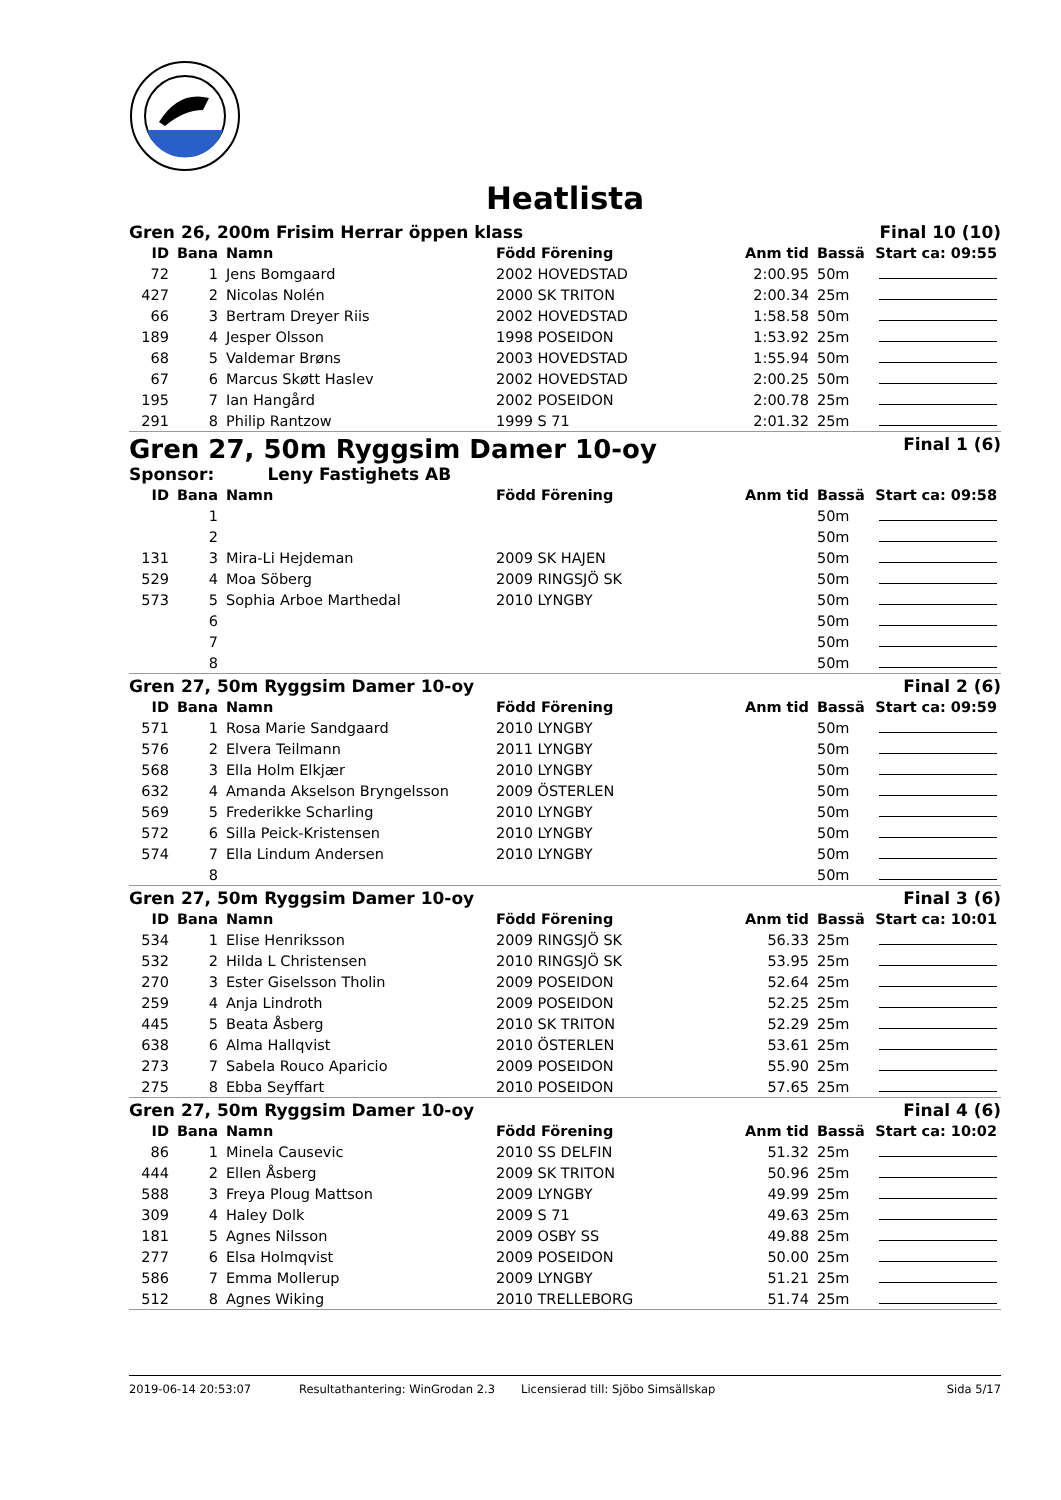Heatlista
Gren 26, 200m Frisim Herrar öppen klass Final 10 (10)
| ID | Bana | Namn | Född Förening | Anm tid | Bassä | Start ca: 09:55 |
| --- | --- | --- | --- | --- | --- | --- |
| 72 | 1 | Jens Bomgaard | 2002 HOVEDSTAD | 2:00.95 | 50m | |
| 427 | 2 | Nicolas Nolén | 2000 SK TRITON | 2:00.34 | 25m | |
| 66 | 3 | Bertram Dreyer Riis | 2002 HOVEDSTAD | 1:58.58 | 50m | |
| 189 | 4 | Jesper Olsson | 1998 POSEIDON | 1:53.92 | 25m | |
| 68 | 5 | Valdemar Brøns | 2003 HOVEDSTAD | 1:55.94 | 50m | |
| 67 | 6 | Marcus Skøtt Haslev | 2002 HOVEDSTAD | 2:00.25 | 50m | |
| 195 | 7 | Ian Hangård | 2002 POSEIDON | 2:00.78 | 25m | |
| 291 | 8 | Philip Rantzow | 1999 S 71 | 2:01.32 | 25m | |
Gren 27, 50m Ryggsim Damer 10-oy Final 1 (6)
Sponsor: Leny Fastighets AB
| ID | Bana | Namn | Född Förening | Anm tid | Bassä | Start ca: 09:58 |
| --- | --- | --- | --- | --- | --- | --- |
| | 1 | | | | 50m | |
| | 2 | | | | 50m | |
| 131 | 3 | Mira-Li Hejdeman | 2009 SK HAJEN | | 50m | |
| 529 | 4 | Moa Söberg | 2009 RINGSJÖ SK | | 50m | |
| 573 | 5 | Sophia Arboe Marthedal | 2010 LYNGBY | | 50m | |
| | 6 | | | | 50m | |
| | 7 | | | | 50m | |
| | 8 | | | | 50m | |
Gren 27, 50m Ryggsim Damer 10-oy Final 2 (6)
| ID | Bana | Namn | Född Förening | Anm tid | Bassä | Start ca: 09:59 |
| --- | --- | --- | --- | --- | --- | --- |
| 571 | 1 | Rosa Marie Sandgaard | 2010 LYNGBY | | 50m | |
| 576 | 2 | Elvera Teilmann | 2011 LYNGBY | | 50m | |
| 568 | 3 | Ella Holm Elkjær | 2010 LYNGBY | | 50m | |
| 632 | 4 | Amanda Akselson Bryngelsson | 2009 ÖSTERLEN | | 50m | |
| 569 | 5 | Frederikke Scharling | 2010 LYNGBY | | 50m | |
| 572 | 6 | Silla Peick-Kristensen | 2010 LYNGBY | | 50m | |
| 574 | 7 | Ella Lindum Andersen | 2010 LYNGBY | | 50m | |
| | 8 | | | | 50m | |
Gren 27, 50m Ryggsim Damer 10-oy Final 3 (6)
| ID | Bana | Namn | Född Förening | Anm tid | Bassä | Start ca: 10:01 |
| --- | --- | --- | --- | --- | --- | --- |
| 534 | 1 | Elise Henriksson | 2009 RINGSJÖ SK | 56.33 | 25m | |
| 532 | 2 | Hilda L Christensen | 2010 RINGSJÖ SK | 53.95 | 25m | |
| 270 | 3 | Ester Giselsson Tholin | 2009 POSEIDON | 52.64 | 25m | |
| 259 | 4 | Anja Lindroth | 2009 POSEIDON | 52.25 | 25m | |
| 445 | 5 | Beata Åsberg | 2010 SK TRITON | 52.29 | 25m | |
| 638 | 6 | Alma Hallqvist | 2010 ÖSTERLEN | 53.61 | 25m | |
| 273 | 7 | Sabela Rouco Aparicio | 2009 POSEIDON | 55.90 | 25m | |
| 275 | 8 | Ebba Seyffart | 2010 POSEIDON | 57.65 | 25m | |
Gren 27, 50m Ryggsim Damer 10-oy Final 4 (6)
| ID | Bana | Namn | Född Förening | Anm tid | Bassä | Start ca: 10:02 |
| --- | --- | --- | --- | --- | --- | --- |
| 86 | 1 | Minela Causevic | 2010 SS DELFIN | 51.32 | 25m | |
| 444 | 2 | Ellen Åsberg | 2009 SK TRITON | 50.96 | 25m | |
| 588 | 3 | Freya Ploug Mattson | 2009 LYNGBY | 49.99 | 25m | |
| 309 | 4 | Haley Dolk | 2009 S 71 | 49.63 | 25m | |
| 181 | 5 | Agnes Nilsson | 2009 OSBY SS | 49.88 | 25m | |
| 277 | 6 | Elsa Holmqvist | 2009 POSEIDON | 50.00 | 25m | |
| 586 | 7 | Emma Mollerup | 2009 LYNGBY | 51.21 | 25m | |
| 512 | 8 | Agnes Wiking | 2010 TRELLEBORG | 51.74 | 25m | |
2019-06-14 20:53:07 Resultathantering: WinGrodan 2.3 Licensierad till: Sjöbo Simsällskap Sida 5/17